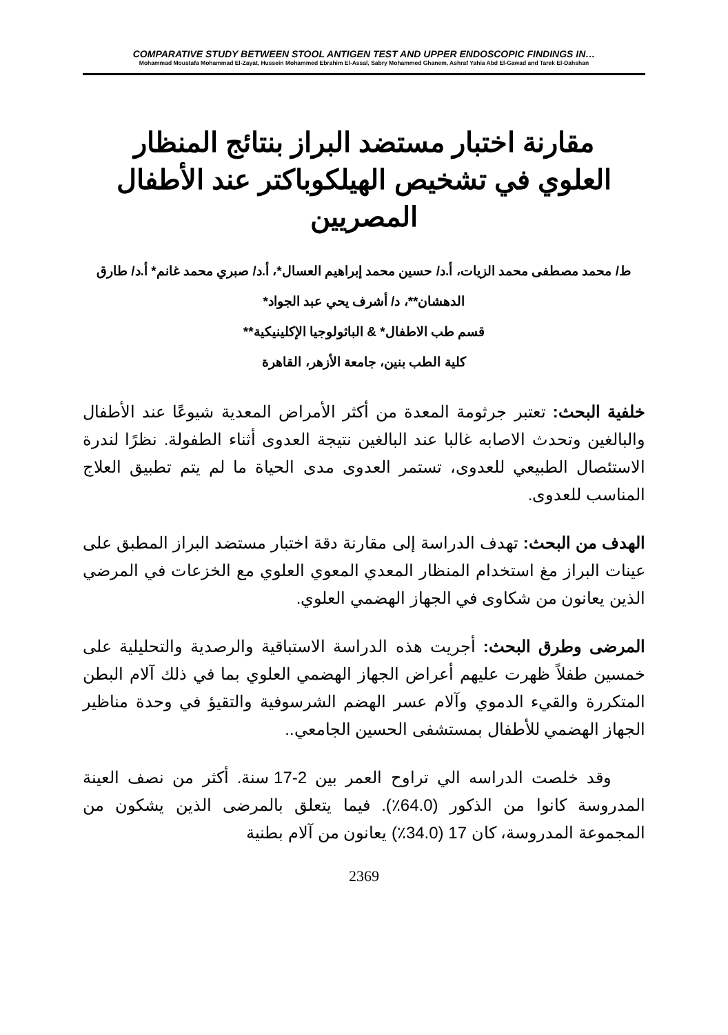COMPARATIVE STUDY BETWEEN STOOL ANTIGEN TEST AND UPPER ENDOSCOPIC FINDINGS IN…
Mohammad Moustafa Mohammad El-Zayat, Hussein Mohammed Ebrahim El-Assal, Sabry Mohammed Ghanem, Ashraf Yahia Abd El-Gawad and Tarek El-Dahshan
مقارنة اختبار مستضد البراز بنتائج المنظار العلوي في تشخيص الهيلكوباكتر عند الأطفال المصريين
ط/ محمد مصطفى محمد الزيات، أ.د/ حسين محمد إبراهيم العسال*، أ.د/ صبري محمد غانم* أ.د/ طارق الدهشان**، د/ أشرف يحي عبد الجواد*
قسم طب الاطفال* & الباثولوجيا الإكلينيكية**
كلية الطب بنين، جامعة الأزهر، القاهرة
خلفية البحث: تعتبر جرثومة المعدة من أكثر الأمراض المعدية شيوعًا عند الأطفال والبالغين وتحدث الاصابه غالبا عند البالغين نتيجة العدوى أثناء الطفولة. نظرًا لندرة الاستئصال الطبيعي للعدوى، تستمر العدوى مدى الحياة ما لم يتم تطبيق العلاج المناسب للعدوى.
الهدف من البحث: تهدف الدراسة إلى مقارنة دقة اختبار مستضد البراز المطبق على عينات البراز مغ استخدام المنظار المعدي المعوي العلوي مع الخزعات في المرضي الذين يعانون من شكاوى في الجهاز الهضمي العلوي.
المرضى وطرق البحث: أجريت هذه الدراسة الاستباقية والرصدية والتحليلية على خمسين طفلاً ظهرت عليهم أعراض الجهاز الهضمي العلوي بما في ذلك آلام البطن المتكررة والقيء الدموي وآلام عسر الهضم الشرسوفية والتقيؤ في وحدة مناظير الجهاز الهضمي للأطفال بمستشفى الحسين الجامعي..
وقد خلصت الدراسه الي تراوح العمر بين 2-17 سنة. أكثر من نصف العينة المدروسة كانوا من الذكور (64.0٪). فيما يتعلق بالمرضى الذين يشكون من المجموعة المدروسة، كان 17 (34.0٪) يعانون من آلام بطنية
2369